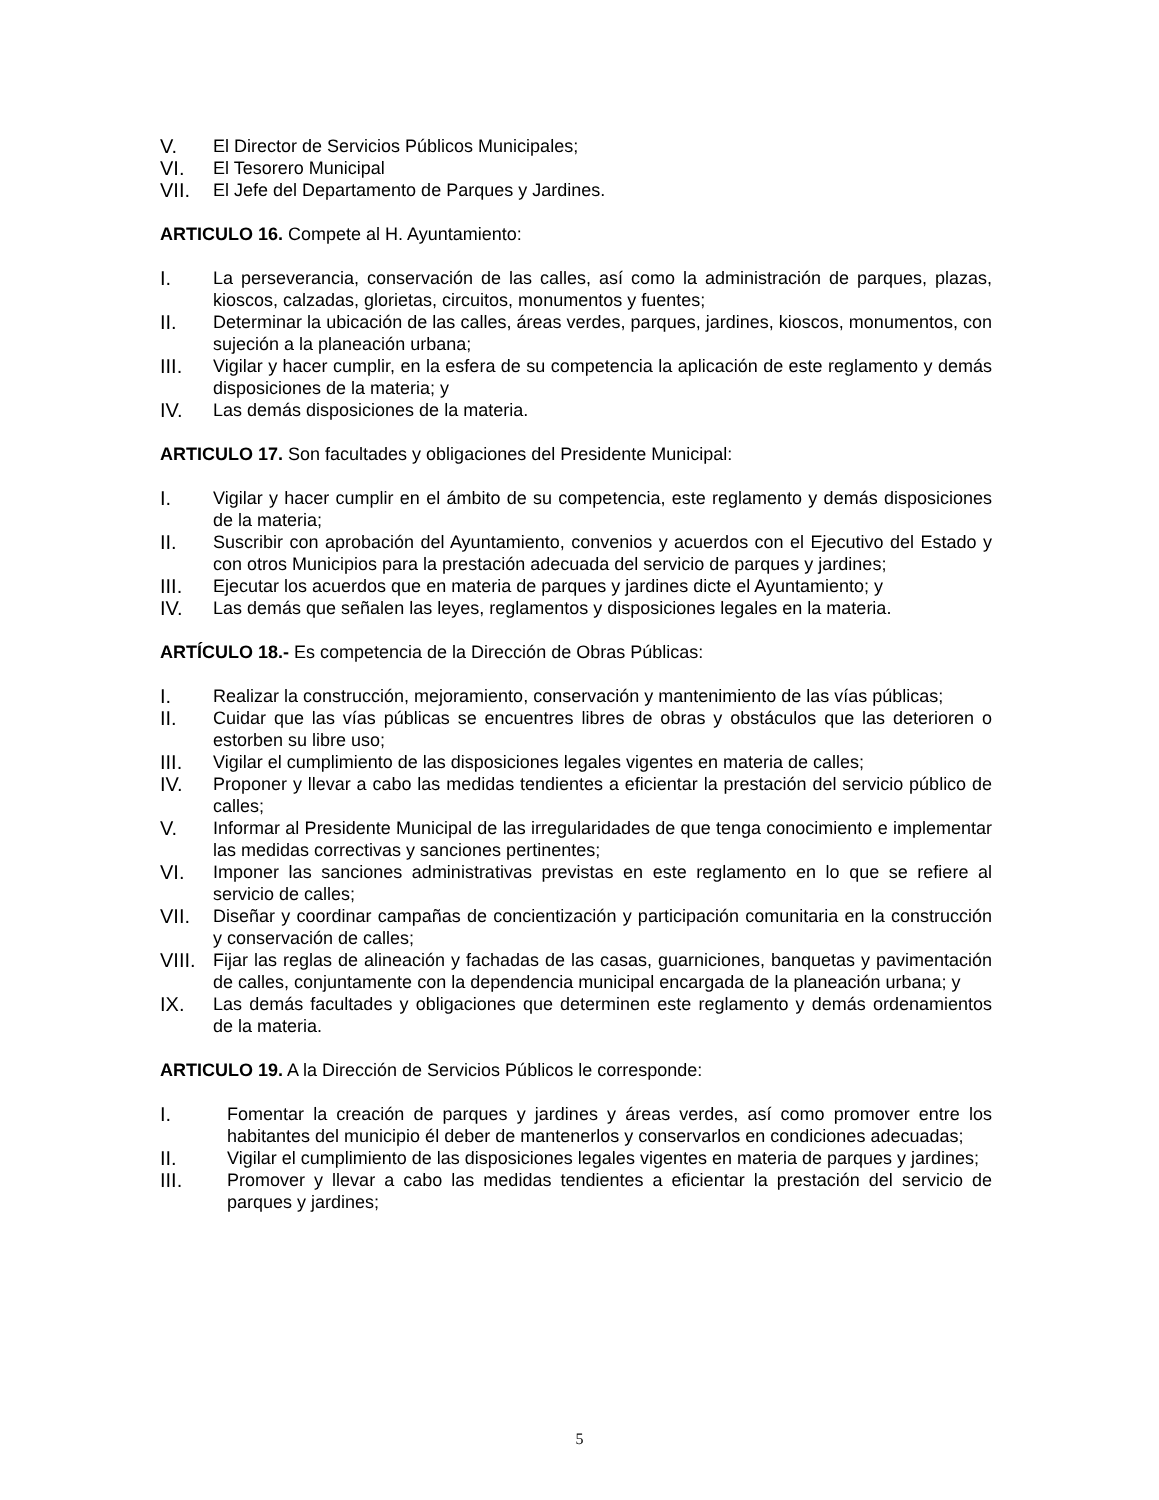V. El Director de Servicios Públicos Municipales;
VI. El Tesorero Municipal
VII. El Jefe del Departamento de Parques y Jardines.
ARTICULO 16. Compete al H. Ayuntamiento:
I. La perseverancia, conservación de las calles, así como la administración de parques, plazas, kioscos, calzadas, glorietas, circuitos, monumentos y fuentes;
II. Determinar la ubicación de las calles, áreas verdes, parques, jardines, kioscos, monumentos, con sujeción a la planeación urbana;
III. Vigilar y hacer cumplir, en la esfera de su competencia la aplicación de este reglamento y demás disposiciones de la materia; y
IV. Las demás disposiciones de la materia.
ARTICULO 17. Son facultades y obligaciones del Presidente Municipal:
I. Vigilar y hacer cumplir en el ámbito de su competencia, este reglamento y demás disposiciones de la materia;
II. Suscribir con aprobación del Ayuntamiento, convenios y acuerdos con el Ejecutivo del Estado y con otros Municipios para la prestación adecuada del servicio de parques y jardines;
III. Ejecutar los acuerdos que en materia de parques y jardines dicte el Ayuntamiento; y
IV. Las demás que señalen las leyes, reglamentos y disposiciones legales en la materia.
ARTÍCULO 18.- Es competencia de la Dirección de Obras Públicas:
I. Realizar la construcción, mejoramiento, conservación y mantenimiento de las vías públicas;
II. Cuidar que las vías públicas se encuentres libres de obras y obstáculos que las deterioren o estorben su libre uso;
III. Vigilar el cumplimiento de las disposiciones legales vigentes en materia de calles;
IV. Proponer y llevar a cabo las medidas tendientes a eficientar la prestación del servicio público de calles;
V. Informar al Presidente Municipal de las irregularidades de que tenga conocimiento e implementar las medidas correctivas y sanciones pertinentes;
VI. Imponer las sanciones administrativas previstas en este reglamento en lo que se refiere al servicio de calles;
VII. Diseñar y coordinar campañas de concientización y participación comunitaria en la construcción y conservación de calles;
VIII. Fijar las reglas de alineación y fachadas de las casas, guarniciones, banquetas y pavimentación de calles, conjuntamente con la dependencia municipal encargada de la planeación urbana; y
IX. Las demás facultades y obligaciones que determinen este reglamento y demás ordenamientos de la materia.
ARTICULO 19. A la Dirección de Servicios Públicos le corresponde:
I. Fomentar la creación de parques y jardines y áreas verdes, así como promover entre los habitantes del municipio él deber de mantenerlos y conservarlos en condiciones adecuadas;
II. Vigilar el cumplimiento de las disposiciones legales vigentes en materia de parques y jardines;
III. Promover y llevar a cabo las medidas tendientes a eficientar la prestación del servicio de parques y jardines;
5